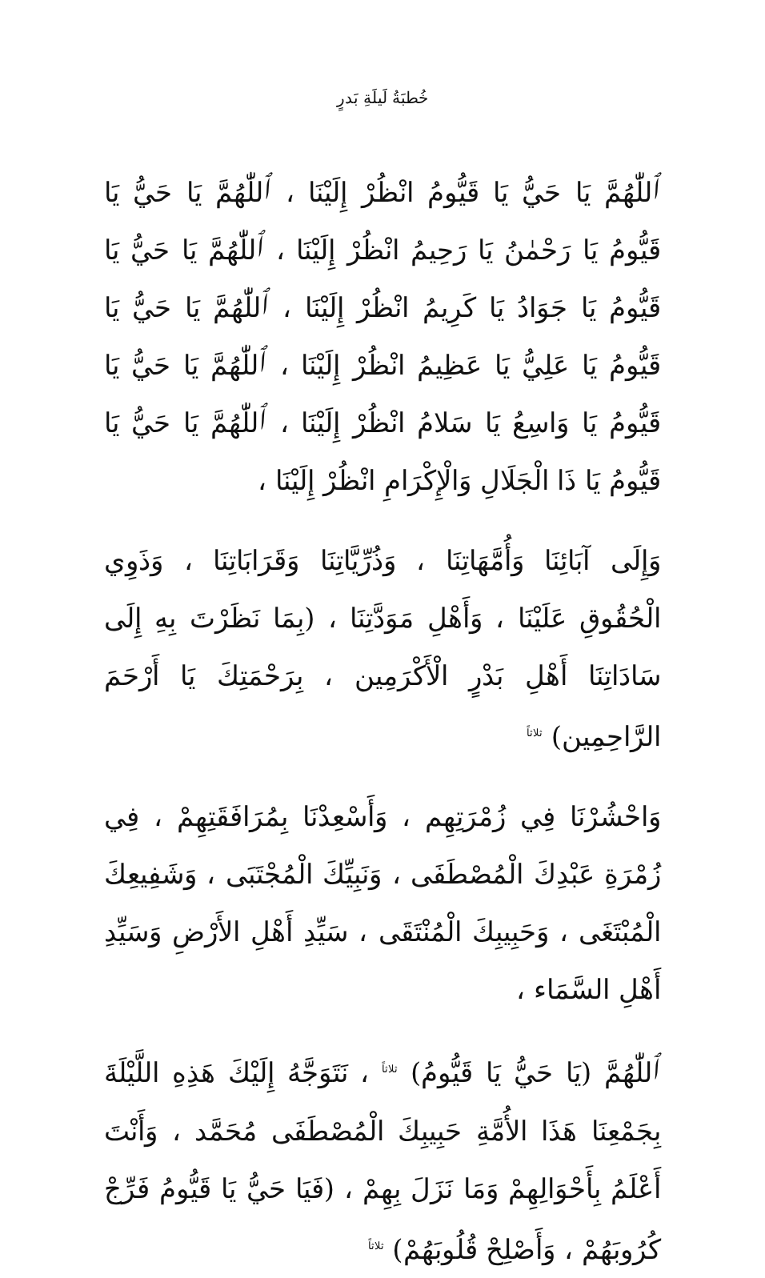خُطبَةُ لَيلَةِ بَدرٍ
ٱللّٰهُمَّ يَا حَيُّ يَا قَيُّومُ انْظُرْ إِلَيْنَا ، ٱللّٰهُمَّ يَا حَيُّ يَا قَيُّومُ يَا رَحْمٰنُ يَا رَحِيمُ انْظُرْ إِلَيْنَا ، ٱللّٰهُمَّ يَا حَيُّ يَا قَيُّومُ يَا جَوَادُ يَا كَرِيمُ انْظُرْ إِلَيْنَا ، ٱللّٰهُمَّ يَا حَيُّ يَا قَيُّومُ يَا عَلِيُّ يَا عَظِيمُ انْظُرْ إِلَيْنَا ، ٱللّٰهُمَّ يَا حَيُّ يَا قَيُّومُ يَا وَاسِعُ يَا سَلامُ انْظُرْ إِلَيْنَا ، ٱللّٰهُمَّ يَا حَيُّ يَا قَيُّومُ يَا ذَا الْجَلَالِ وَالْإِكْرَامِ انْظُرْ إِلَيْنَا ،
وَإِلَى آبَائِنَا وَأُمَّهَاتِنَا ، وَذُرِّيَّاتِنَا وَقَرَابَاتِنَا ، وَذَوِي الْحُقُوقِ عَلَيْنَا ، وَأَهْلِ مَوَدَّتِنَا ، (بِمَا نَظَرْتَ بِهِ إِلَى سَادَاتِنَا أَهْلِ بَدْرٍ الْأَكْرَمِين ، بِرَحْمَتِكَ يَا أَرْحَمَ الرَّاحِمِين) <sup>ثلاثاً</sup>
وَاحْشُرْنَا فِي زُمْرَتِهِم ، وَأَسْعِدْنَا بِمُرَافَقَتِهِمْ ، فِي زُمْرَةِ عَبْدِكَ الْمُصْطَفَى ، وَنَبِيِّكَ الْمُجْتَبَى ، وَشَفِيعِكَ الْمُبْتَغَى ، وَحَبِيبِكَ الْمُنْتَقَى ، سَيِّدِ أَهْلِ الأَرْضِ وَسَيِّدِ أَهْلِ السَّمَاء ،
ٱللّٰهُمَّ (يَا حَيُّ يَا قَيُّومُ) <sup>ثلاثاً</sup> ، نَتَوَجَّهُ إِلَيْكَ هَذِهِ اللَّيْلَةَ بِجَمْعِنَا هَذَا الأُمَّةِ حَبِيبِكَ الْمُصْطَفَى مُحَمَّد ، وَأَنْتَ أَعْلَمُ بِأَحْوَالِهِمْ وَمَا نَزَلَ بِهِمْ ، (فَيَا حَيُّ يَا قَيُّومُ فَرِّجْ كُرُوبَهُمْ ، وَأَصْلِحْ قُلُوبَهُمْ) <sup>ثلاثاً</sup>